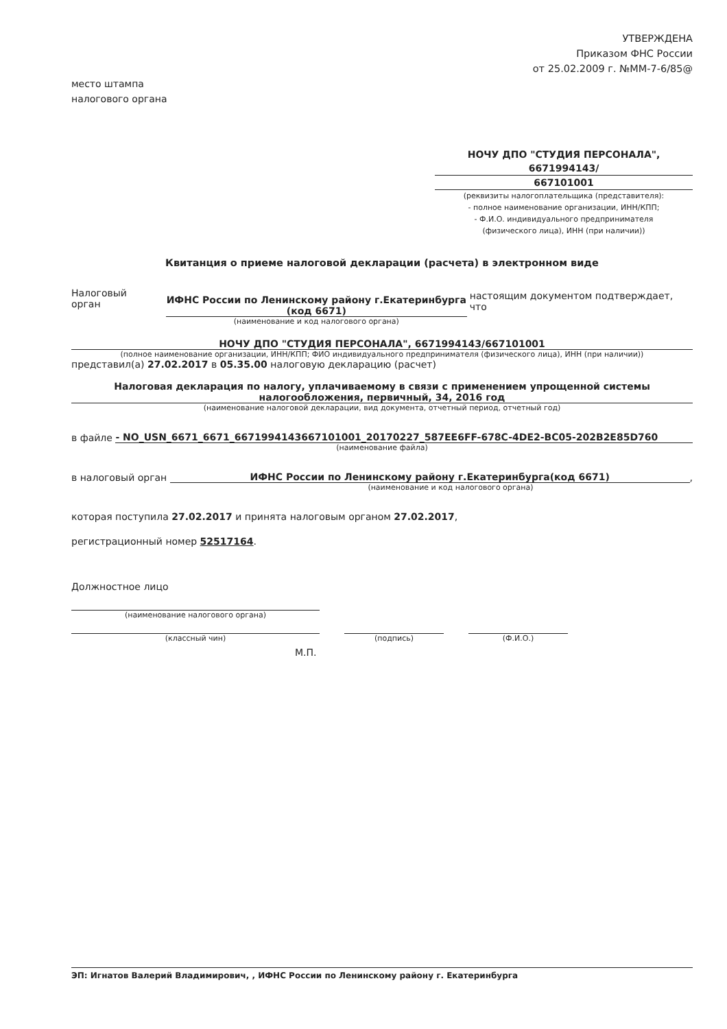УТВЕРЖДЕНА
Приказом ФНС России
от 25.02.2009 г. №ММ-7-6/85@
место штампа
налогового органа
НОЧУ ДПО "СТУДИЯ ПЕРСОНАЛА", 6671994143/
667101001
(реквизиты налогоплательщика (представителя):
- полное наименование организации, ИНН/КПП;
- Ф.И.О. индивидуального предпринимателя
(физического лица), ИНН (при наличии))
Квитанция о приеме налоговой декларации (расчета) в электронном виде
Налоговый орган
ИФНС России по Ленинскому району г.Екатеринбурга
(код 6671)
(наименование и код налогового органа)
настоящим документом подтверждает, что
НОЧУ ДПО "СТУДИЯ ПЕРСОНАЛА", 6671994143/667101001
(полное наименование организации, ИНН/КПП; ФИО индивидуального предпринимателя (физического лица), ИНН (при наличии))
представил(а) 27.02.2017 в 05.35.00 налоговую декларацию (расчет)
Налоговая декларация по налогу, уплачиваемому в связи с применением упрощенной системы налогообложения, первичный, 34, 2016 год
(наименование налоговой декларации, вид документа, отчетный период, отчетный год)
в файле
- NO_USN_6671_6671_6671994143667101001_20170227_587EE6FF-678C-4DE2-BC05-202B2E85D760
(наименование файла)
в налоговый орган
ИФНС России по Ленинскому району г.Екатеринбурга(код 6671)
,
(наименование и код налогового органа)
которая поступила 27.02.2017 и принята налоговым органом 27.02.2017,
регистрационный номер 52517164.
Должностное лицо
(наименование налогового органа)
(классный чин) (подпись) (Ф.И.О.)
М.П.
ЭП: Игнатов Валерий Владимирович, , ИФНС России по Ленинскому району г. Екатеринбурга